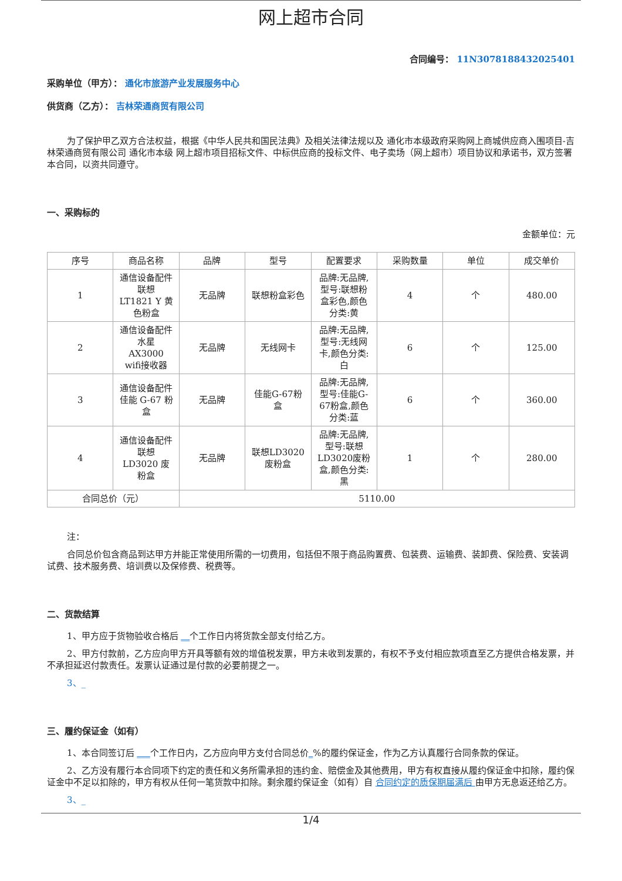网上超市合同
合同编号： 11N3078188432025401
采购单位（甲方）： 通化市旅游产业发展服务中心
供货商（乙方）： 吉林荣通商贸有限公司
为了保护甲乙双方合法权益，根据《中华人民共和国民法典》及相关法律法规以及 通化市本级政府采购网上商城供应商入围项目-吉林荣通商贸有限公司 通化市本级 网上超市项目招标文件、中标供应商的投标文件、电子卖场（网上超市）项目协议和承诺书，双方签署本合同，以资共同遵守。
一、采购标的
金额单位：元
| 序号 | 商品名称 | 品牌 | 型号 | 配置要求 | 采购数量 | 单位 | 成交单价 |
| --- | --- | --- | --- | --- | --- | --- | --- |
| 1 | 通信设备配件 联想 LT1821 Y 黄色粉盒 | 无品牌 | 联想粉盒彩色 | 品牌:无品牌,型号:联想粉盒彩色,颜色分类:黄 | 4 | 个 | 480.00 |
| 2 | 通信设备配件 水星 AX3000 wifi接收器 | 无品牌 | 无线网卡 | 品牌:无品牌,型号:无线网卡,颜色分类:白 | 6 | 个 | 125.00 |
| 3 | 通信设备配件 佳能 G-67 粉盒 | 无品牌 | 佳能G-67粉盒 | 品牌:无品牌,型号:佳能G-67粉盒,颜色分类:蓝 | 6 | 个 | 360.00 |
| 4 | 通信设备配件 联想 LD3020 废粉盒 | 无品牌 | 联想LD3020废粉盒 | 品牌:无品牌,型号:联想LD3020废粉盒,颜色分类:黑 | 1 | 个 | 280.00 |
| 合同总价（元） | | 5110.00 | | | | | |
注：
合同总价包含商品到达甲方并能正常使用所需的一切费用，包括但不限于商品购置费、包装费、运输费、装卸费、保险费、安装调试费、技术服务费、培训费以及保修费、税费等。
二、货款结算
1、甲方应于货物验收合格后 __个工作日内将货款全部支付给乙方。
2、甲方付款前，乙方应向甲方开具等额有效的增值税发票，甲方未收到发票的，有权不予支付相应款项直至乙方提供合格发票，并不承担延迟付款责任。发票认证通过是付款的必要前提之一。
3、_
三、履约保证金（如有）
1、本合同签订后 ___个工作日内，乙方应向甲方支付合同总价_%的履约保证金，作为乙方认真履行合同条款的保证。
2、乙方没有履行本合同项下约定的责任和义务所需承担的违约金、赔偿金及其他费用，甲方有权直接从履约保证金中扣除，履约保证金中不足以扣除的，甲方有权从任何一笔货款中扣除。剩余履约保证金（如有）自 合同约定的质保期届满后 由甲方无息返还给乙方。
3、_
1/4